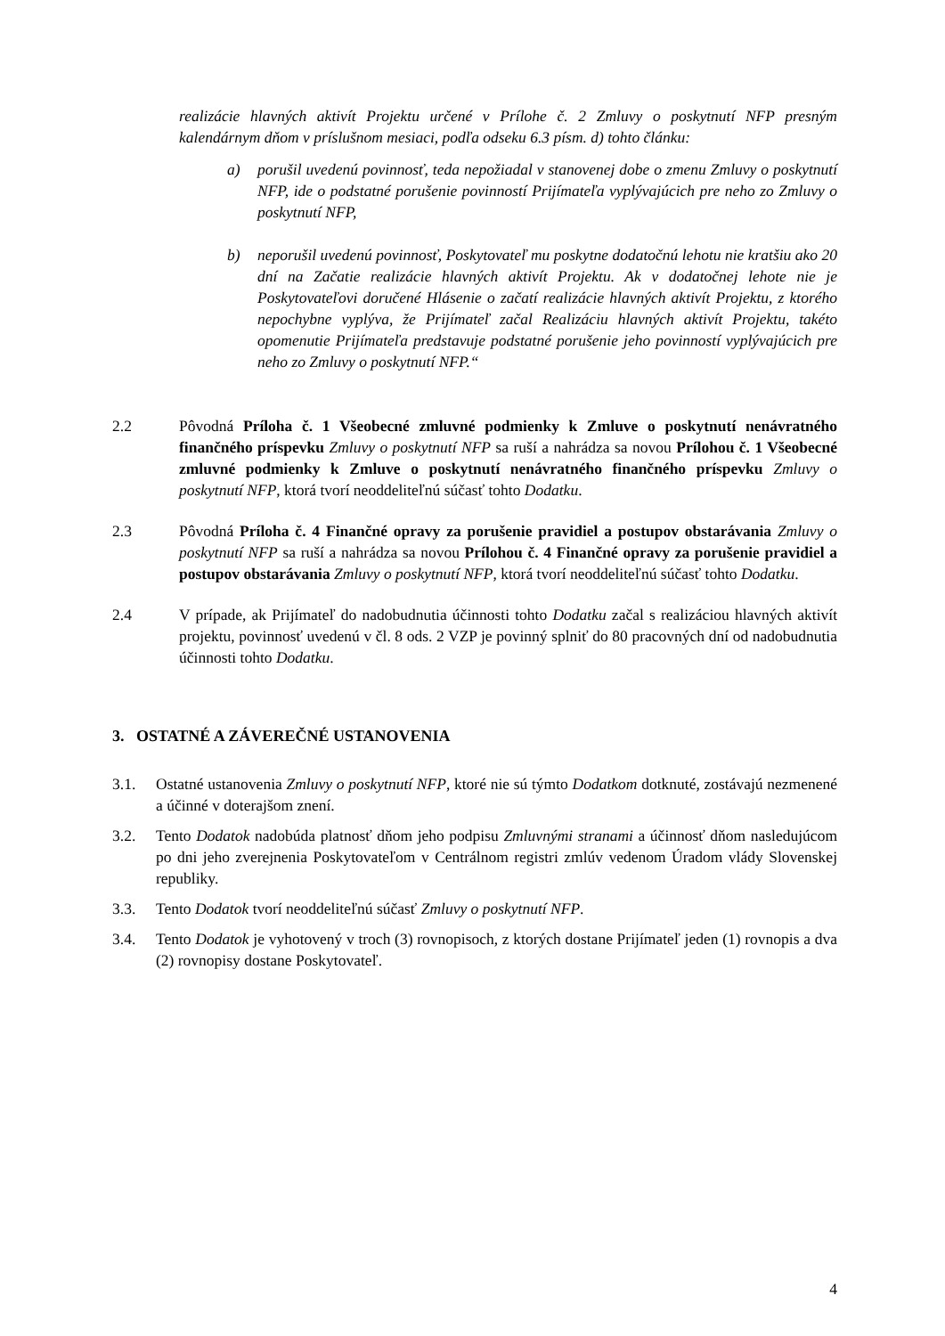realizácie hlavných aktivít Projektu určené v Prílohe č. 2 Zmluvy o poskytnutí NFP presným kalendárnym dňom v príslušnom mesiaci, podľa odseku 6.3 písm. d) tohto článku:
a) porušil uvedenú povinnosť, teda nepožiadal v stanovenej dobe o zmenu Zmluvy o poskytnutí NFP, ide o podstatné porušenie povinností Prijímateľa vyplývajúcich pre neho zo Zmluvy o poskytnutí NFP,
b) neporušil uvedenú povinnosť, Poskytovateľ mu poskytne dodatočnú lehotu nie kratšiu ako 20 dní na Začatie realizácie hlavných aktivít Projektu. Ak v dodatočnej lehote nie je Poskytovateľovi doručené Hlásenie o začatí realizácie hlavných aktivít Projektu, z ktorého nepochybne vyplýva, že Prijímateľ začal Realizáciu hlavných aktivít Projektu, takéto opomenutie Prijímateľa predstavuje podstatné porušenie jeho povinností vyplývajúcich pre neho zo Zmluvy o poskytnutí NFP.“
2.2 Pôvodná Príloha č. 1 Všeobecné zmluvné podmienky k Zmluve o poskytnutí nenávratného finančného príspevku Zmluvy o poskytnutí NFP sa ruší a nahrádza sa novou Prílohou č. 1 Všeobecné zmluvné podmienky k Zmluve o poskytnutí nenávratného finančného príspevku Zmluvy o poskytnutí NFP, ktorá tvorí neoddeliteľnú súčasť tohto Dodatku.
2.3 Pôvodná Príloha č. 4 Finančné opravy za porušenie pravidiel a postupov obstarávania Zmluvy o poskytnutí NFP sa ruší a nahrádza sa novou Prílohou č. 4 Finančné opravy za porušenie pravidiel a postupov obstarávania Zmluvy o poskytnutí NFP, ktorá tvorí neoddeliteľnú súčasť tohto Dodatku.
2.4 V prípade, ak Prijímateľ do nadobudnutia účinnosti tohto Dodatku začal s realizáciou hlavných aktivít projektu, povinnosť uvedenú v čl. 8 ods. 2 VZP je povinný splniť do 80 pracovných dní od nadobudnutia účinnosti tohto Dodatku.
3. OSTATNÉ A ZÁVEREČNÉ USTANOVENIA
3.1. Ostatné ustanovenia Zmluvy o poskytnutí NFP, ktoré nie sú týmto Dodatkom dotknuté, zostávajú nezmenené a účinné v doterajšom znení.
3.2. Tento Dodatok nadobúda platnosť dňom jeho podpisu Zmluvnými stranami a účinnosť dňom nasledujúcom po dni jeho zverejnenia Poskytovateľom v Centrálnom registri zmlúv vedenom Úradom vlády Slovenskej republiky.
3.3. Tento Dodatok tvorí neoddeliteľnú súčasť Zmluvy o poskytnutí NFP.
3.4. Tento Dodatok je vyhotovený v troch (3) rovnopisoch, z ktorých dostane Prijímateľ jeden (1) rovnopis a dva (2) rovnopisy dostane Poskytovateľ.
4